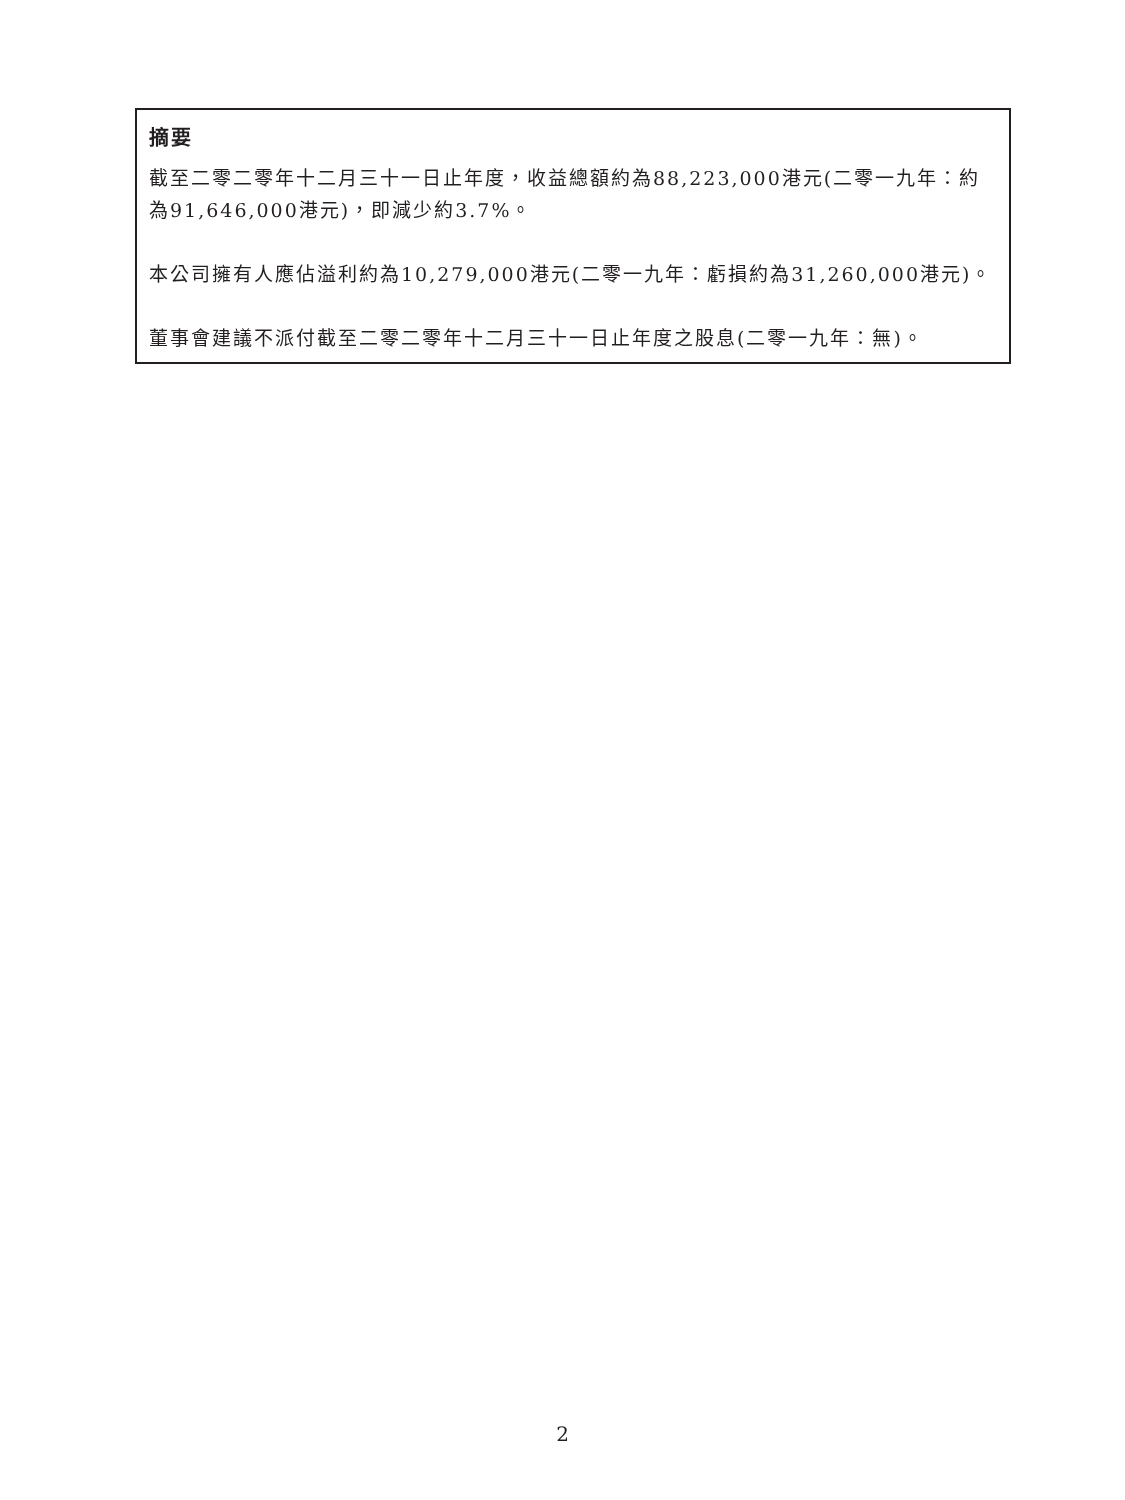摘要
截至二零二零年十二月三十一日止年度，收益總額約為88,223,000港元(二零一九年：約為91,646,000港元)，即減少約3.7%。
本公司擁有人應佔溢利約為10,279,000港元(二零一九年：虧損約為31,260,000港元)。
董事會建議不派付截至二零二零年十二月三十一日止年度之股息(二零一九年：無)。
2